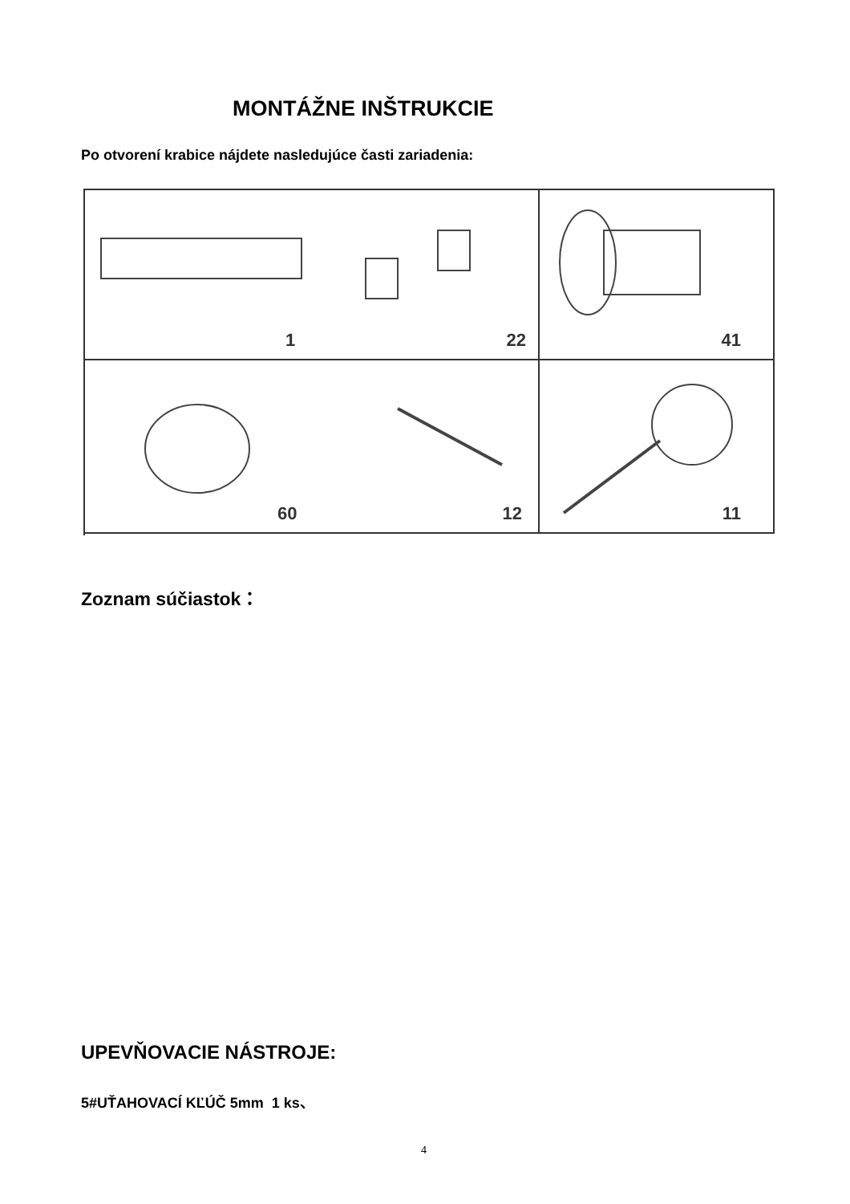MONTÁŽNE INŠTRUKCIE
Po otvorení krabice nájdete nasledujúce časti zariadenia:
1 22
41
60 12
11
Zoznam súčiastok：
UPEVŇOVACIE NÁSTROJE:
5#UŤAHOVACÍ KĽÚČ 5mm 1 ks、
4